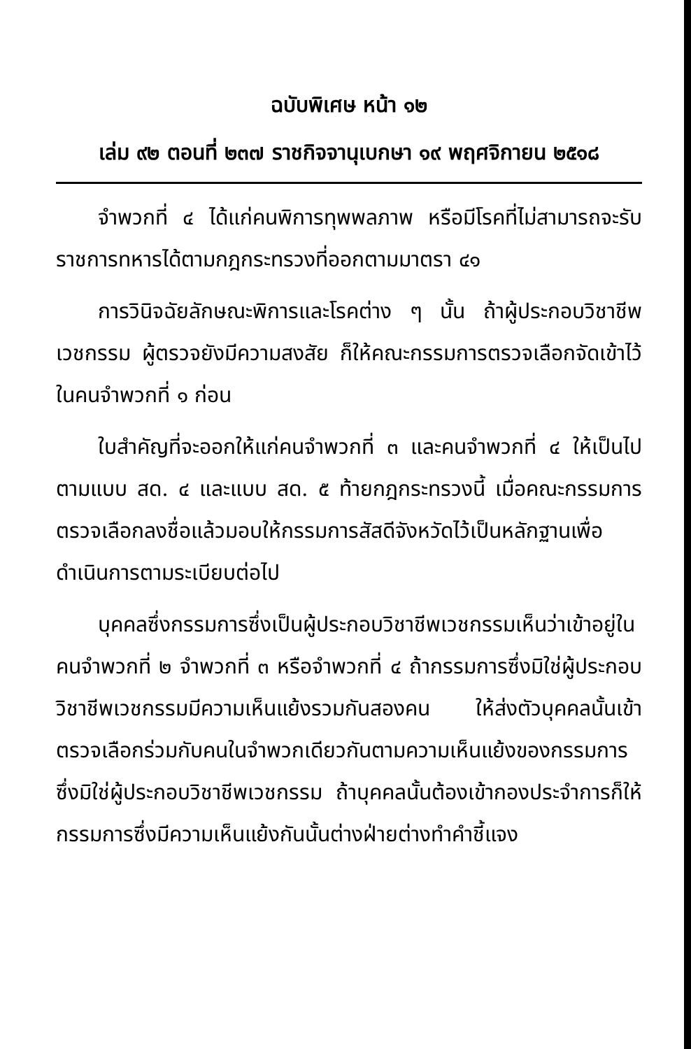ฉบับพิเศษ หน้า ๑๒
เล่ม ๙๒ ตอนที่ ๒๓๗ ราชกิจจานุเบกษา ๑๙ พฤศจิกายน ๒๕๑๘
จำพวกที่ ๔ ได้แก่คนพิการทุพพลภาพ หรือมีโรคที่ไม่สามารถจะรับราชการทหารได้ตามกฎกระทรวงที่ออกตามมาตรา ๔๑
การวินิจฉัยลักษณะพิการและโรคต่าง ๆ นั้น ถ้าผู้ประกอบวิชาชีพเวชกรรม ผู้ตรวจยังมีความสงสัย ก็ให้คณะกรรมการตรวจเลือกจัดเข้าไว้ในคนจำพวกที่ ๑ ก่อน
ใบสำคัญที่จะออกให้แก่คนจำพวกที่ ๓ และคนจำพวกที่ ๔ ให้เป็นไปตามแบบ สด. ๔ และแบบ สด. ๕ ท้ายกฎกระทรวงนี้ เมื่อคณะกรรมการตรวจเลือกลงชื่อแล้วมอบให้กรรมการสัสดีจังหวัดไว้เป็นหลักฐานเพื่อดำเนินการตามระเบียบต่อไป
บุคคลซึ่งกรรมการซึ่งเป็นผู้ประกอบวิชาชีพเวชกรรมเห็นว่าเข้าอยู่ในคนจำพวกที่ ๒ จำพวกที่ ๓ หรือจำพวกที่ ๔ ถ้ากรรมการซึ่งมิใช่ผู้ประกอบวิชาชีพเวชกรรมมีความเห็นแย้งรวมกันสองคน ให้ส่งตัวบุคคลนั้นเข้าตรวจเลือกร่วมกับคนในจำพวกเดียวกันตามความเห็นแย้งของกรรมการซึ่งมิใช่ผู้ประกอบวิชาชีพเวชกรรม ถ้าบุคคลนั้นต้องเข้ากองประจำการก็ให้กรรมการซึ่งมีความเห็นแย้งกันนั้นต่างฝ่ายต่างทำคำชี้แจง